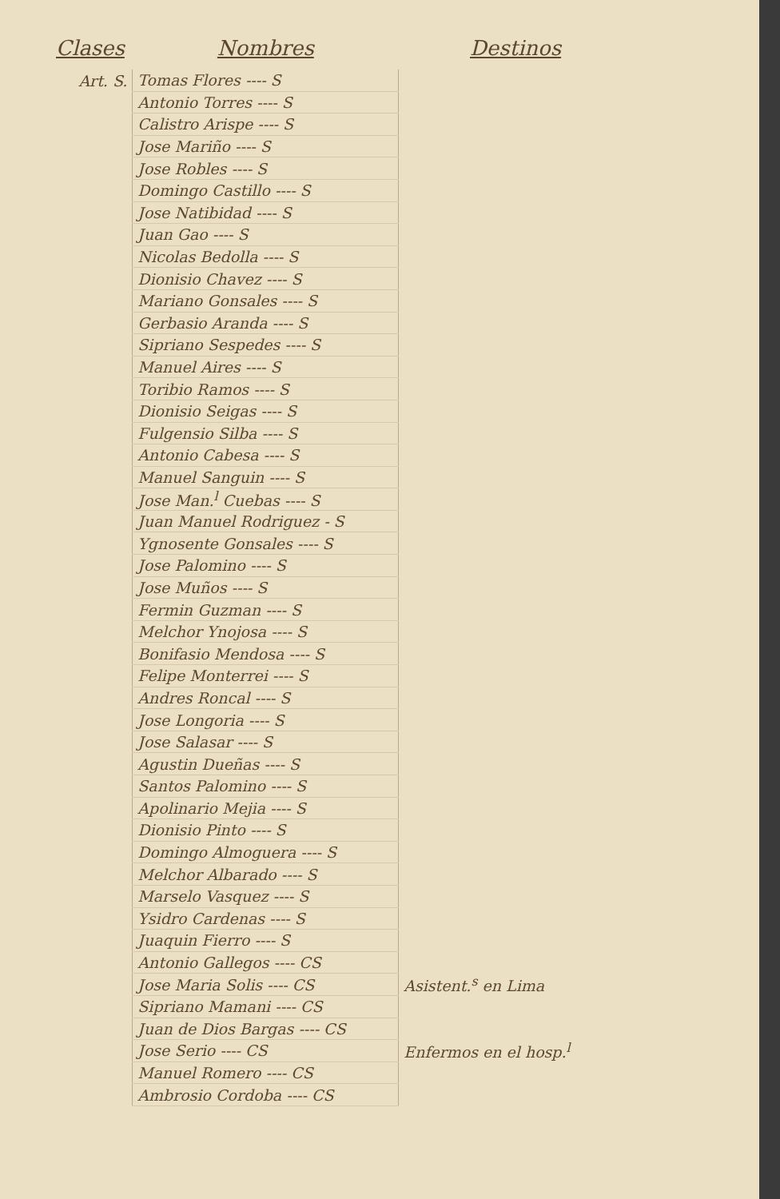| Clases | Nombres | Destinos |
| --- | --- | --- |
| Art. S. | Tomas Flores ---- S | |
| | Antonio Torres ---- S | |
| | Calistro Arispe ---- S | |
| | Jose Mariño ---- S | |
| | Jose Robles ---- S | |
| | Domingo Castillo ---- S | |
| | Jose Natibidad ---- S | |
| | Juan Gao ---- S | |
| | Nicolas Bedolla ---- S | |
| | Dionisio Chavez ---- S | |
| | Mariano Gonsales ---- S | |
| | Gerbasio Aranda ---- S | |
| | Sipriano Sespedes ---- S | |
| | Manuel Aires ---- S | |
| | Toribio Ramos ---- S | |
| | Dionisio Seigas ---- S | |
| | Fulgensio Silba ---- S | |
| | Antonio Cabesa ---- S | |
| | Manuel Sanguin ---- S | |
| | Jose Man.<sup>l</sup> Cuebas ---- S | |
| | Juan Manuel Rodriguez - S | |
| | Ygnosente Gonsales ---- S | |
| | Jose Palomino ---- S | |
| | Jose Muños ---- S | |
| | Fermin Guzman ---- S | |
| | Melchor Ynojosa ---- S | |
| | Bonifasio Mendosa ---- S | |
| | Felipe Monterrei ---- S | |
| | Andres Roncal ---- S | |
| | Jose Longoria ---- S | |
| | Jose Salasar ---- S | |
| | Agustin Dueñas ---- S | |
| | Santos Palomino ---- S | |
| | Apolinario Mejia ---- S | |
| | Dionisio Pinto ---- S | |
| | Domingo Almoguera ---- S | |
| | Melchor Albarado ---- S | |
| | Marselo Vasquez ---- S | |
| | Ysidro Cardenas ---- S | |
| | Juaquin Fierro ---- S | |
| | Antonio Gallegos ---- CS | |
| | Jose Maria Solis ---- CS | Asistent.<sup>s</sup> en Lima |
| | Sipriano Mamani ---- CS | |
| | Juan de Dios Bargas ---- CS | |
| | Jose Serio ---- CS | Enfermos en el hosp.<sup>l</sup> |
| | Manuel Romero ---- CS | |
| | Ambrosio Cordoba ---- CS | |